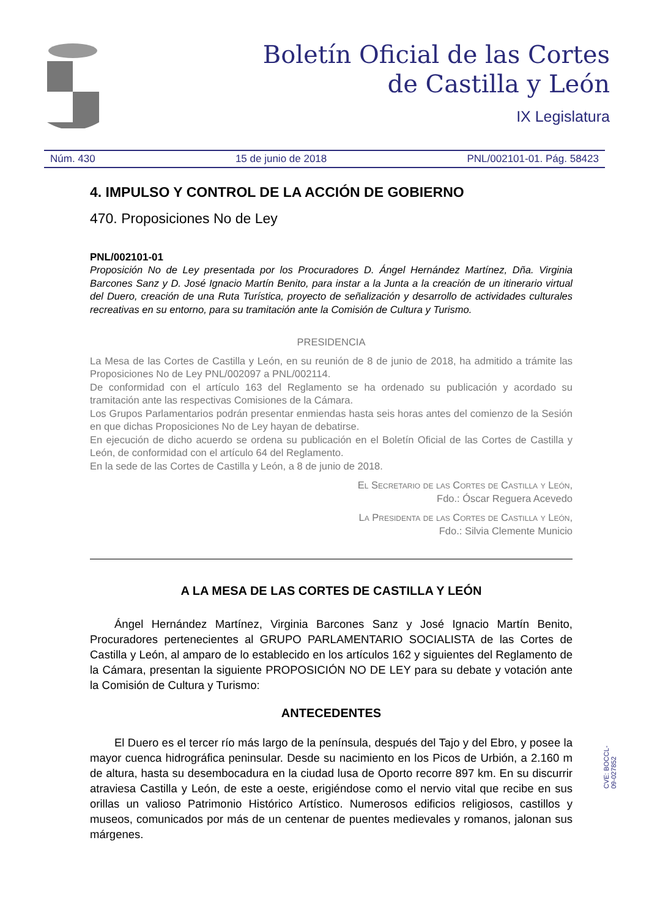Boletín Oficial de las Cortes
de Castilla y León
IX Legislatura
Núm. 430 15 de junio de 2018 PNL/002101-01. Pág. 58423
4. IMPULSO Y CONTROL DE LA ACCIÓN DE GOBIERNO
470. Proposiciones No de Ley
PNL/002101-01
Proposición No de Ley presentada por los Procuradores D. Ángel Hernández Martínez, Dña. Virginia Barcones Sanz y D. José Ignacio Martín Benito, para instar a la Junta a la creación de un itinerario virtual del Duero, creación de una Ruta Turística, proyecto de señalización y desarrollo de actividades culturales recreativas en su entorno, para su tramitación ante la Comisión de Cultura y Turismo.
PRESIDENCIA
La Mesa de las Cortes de Castilla y León, en su reunión de 8 de junio de 2018, ha admitido a trámite las Proposiciones No de Ley PNL/002097 a PNL/002114.
De conformidad con el artículo 163 del Reglamento se ha ordenado su publicación y acordado su tramitación ante las respectivas Comisiones de la Cámara.
Los Grupos Parlamentarios podrán presentar enmiendas hasta seis horas antes del comienzo de la Sesión en que dichas Proposiciones No de Ley hayan de debatirse.
En ejecución de dicho acuerdo se ordena su publicación en el Boletín Oficial de las Cortes de Castilla y León, de conformidad con el artículo 64 del Reglamento.
En la sede de las Cortes de Castilla y León, a 8 de junio de 2018.
El Secretario de las Cortes de Castilla y León,
Fdo.: Óscar Reguera Acevedo
La Presidenta de las Cortes de Castilla y León,
Fdo.: Silvia Clemente Municio
A LA MESA DE LAS CORTES DE CASTILLA Y LEÓN
Ángel Hernández Martínez, Virginia Barcones Sanz y José Ignacio Martín Benito, Procuradores pertenecientes al GRUPO PARLAMENTARIO SOCIALISTA de las Cortes de Castilla y León, al amparo de lo establecido en los artículos 162 y siguientes del Reglamento de la Cámara, presentan la siguiente PROPOSICIÓN NO DE LEY para su debate y votación ante la Comisión de Cultura y Turismo:
ANTECEDENTES
El Duero es el tercer río más largo de la península, después del Tajo y del Ebro, y posee la mayor cuenca hidrográfica peninsular. Desde su nacimiento en los Picos de Urbión, a 2.160 m de altura, hasta su desembocadura en la ciudad lusa de Oporto recorre 897 km. En su discurrir atraviesa Castilla y León, de este a oeste, erigiéndose como el nervio vital que recibe en sus orillas un valioso Patrimonio Histórico Artístico. Numerosos edificios religiosos, castillos y museos, comunicados por más de un centenar de puentes medievales y romanos, jalonan sus márgenes.
CVE: BOCCL-09-027852